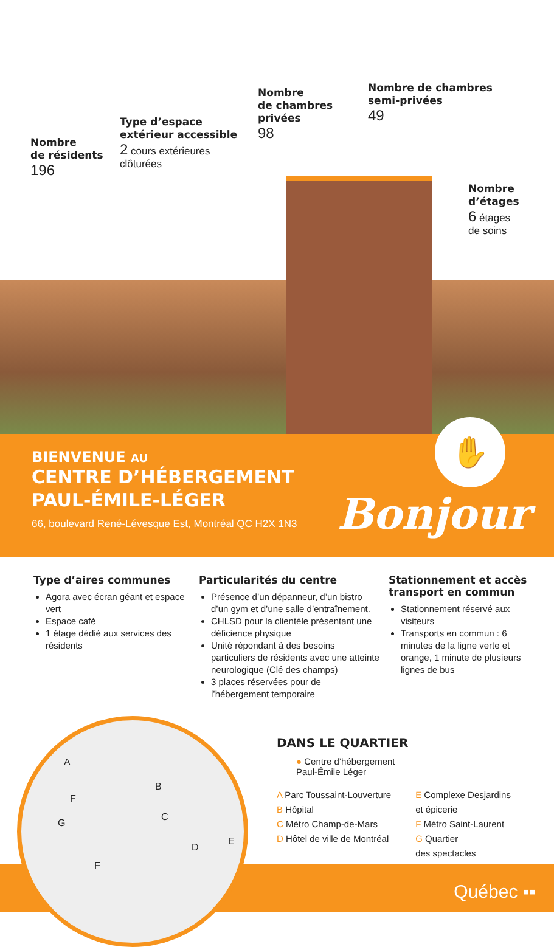Nombre
de résidents
196
Type d’espace
extérieur accessible
2 cours extérieures
clôturées
Nombre
de chambres
privées
98
Nombre de chambres
semi-privées
49
Nombre
d’étages
6 étages
de soins
BIENVENUE AU
CENTRE D’HÉBERGEMENT
PAUL-ÉMILE-LÉGER
66, boulevard René-Lévesque Est, Montréal QC H2X 1N3
Bonjour
✋
Type d’aires communes
Agora avec écran géant et espace vert
Espace café
1 étage dédié aux services des résidents
Particularités du centre
Présence d’un dépanneur, d’un bistro d’un gym et d’une salle d’entraînement.
CHLSD pour la clientèle présentant une déficience physique
Unité répondant à des besoins particuliers de résidents avec une atteinte neurologique (Clé des champs)
3 places réservées pour de l’hébergement temporaire
Stationnement et accès transport en commun
Stationnement réservé aux visiteurs
Transports en commun : 6 minutes de la ligne verte et orange, 1 minute de plusieurs lignes de bus
Québec ▪▪
A
B
C
D
E
F
G
F
DANS LE QUARTIER
● Centre d’hébergement
Paul-Émile Léger
A Parc Toussaint-Louverture
B Hôpital
C Métro Champ-de-Mars
D Hôtel de ville de Montréal
E Complexe Desjardins
et épicerie
F Métro Saint-Laurent
G Quartier
des spectacles